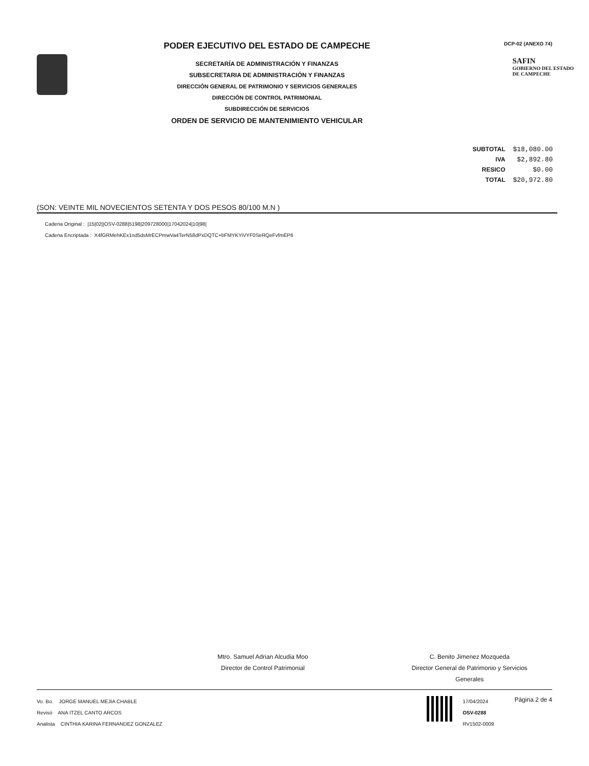PODER EJECUTIVO DEL ESTADO DE CAMPECHE
SECRETARÍA DE ADMINISTRACIÓN Y FINANZAS
SUBSECRETARIA DE ADMINISTRACIÓN Y FINANZAS
DIRECCIÓN GENERAL DE PATRIMONIO Y SERVICIOS GENERALES
DIRECCIÓN DE CONTROL PATRIMONIAL
SUBDIRECCIÓN DE SERVICIOS
ORDEN DE SERVICIO DE MANTENIMIENTO VEHICULAR
DCP-02 (ANEXO 74)
SAFIN
GOBIERNO DEL ESTADO
DE CAMPECHE
| SUBTOTAL | $18,080.00 |
| IVA | $2,892.80 |
| RESICO | $0.00 |
| TOTAL | $20,972.80 |
(SON: VEINTE MIL NOVECIENTOS SETENTA Y DOS PESOS 80/100 M.N )
Cadena Original : |15|02||OSV-0288|5198|209728000|17042024|10|98|
Cadena Encriptada : X4fGRMehKEx1nd5dsMrECPmwVa4TerN58dPxDQTC+bFMYKYiVYF0SeRQeFvfmEP6
Mtro. Samuel Adrian Alcudia Moo
Director de Control Patrimonial
C. Benito Jimenez Mozqueda
Director General de Patrimonio y Servicios Generales
Vo. Bo. JORGE MANUEL MEJIA CHABLE
Revisó ANA ITZEL CANTO ARCOS
Analista CINTHIA KARINA FERNANDEZ GONZALEZ
17/04/2024
OSV-0288
RV1502-0009
Página 2 de 4